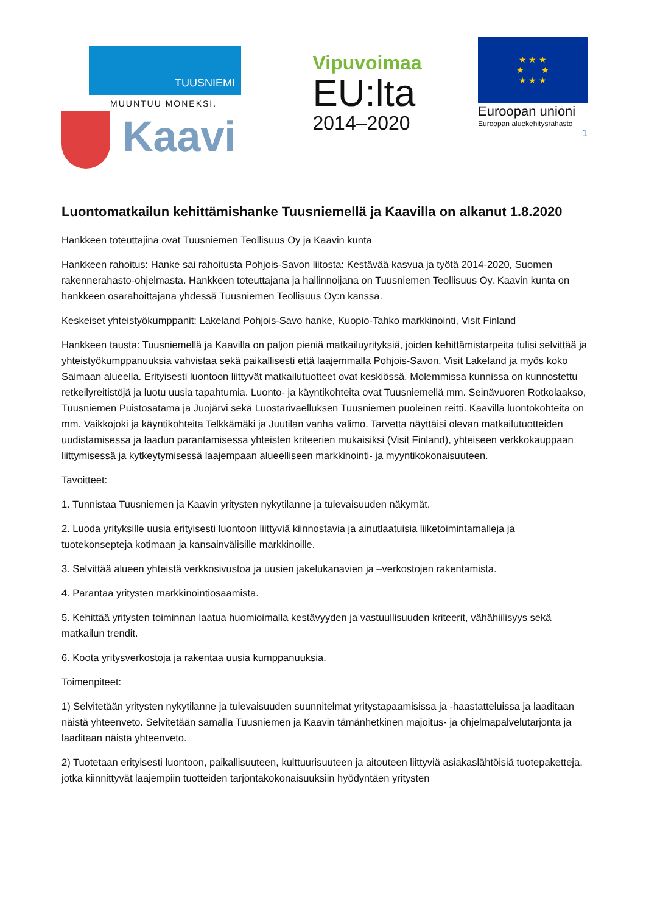TUUSNIEMI
MUUNTUU MONEKSI.
Kaavi
Vipuvoimaa
EU:lta
2014–2020
★ ★ ★
★ ★
★ ★ ★
Euroopan unioni
Euroopan aluekehitysrahasto
1
Luontomatkailun kehittämishanke Tuusniemellä ja Kaavilla on alkanut 1.8.2020
Hankkeen toteuttajina ovat Tuusniemen Teollisuus Oy ja Kaavin kunta
Hankkeen rahoitus: Hanke sai rahoitusta Pohjois-Savon liitosta: Kestävää kasvua ja työtä 2014-2020, Suomen rakennerahasto-ohjelmasta. Hankkeen toteuttajana ja hallinnoijana on Tuusniemen Teollisuus Oy. Kaavin kunta on hankkeen osarahoittajana yhdessä Tuusniemen Teollisuus Oy:n kanssa.
Keskeiset yhteistyökumppanit: Lakeland Pohjois-Savo hanke, Kuopio-Tahko markkinointi, Visit Finland
Hankkeen tausta: Tuusniemellä ja Kaavilla on paljon pieniä matkailuyrityksiä, joiden kehittämistarpeita tulisi selvittää ja yhteistyökumppanuuksia vahvistaa sekä paikallisesti että laajemmalla Pohjois-Savon, Visit Lakeland ja myös koko Saimaan alueella. Erityisesti luontoon liittyvät matkailutuotteet ovat keskiössä. Molemmissa kunnissa on kunnostettu retkeilyreitistöjä ja luotu uusia tapahtumia. Luonto- ja käyntikohteita ovat Tuusniemellä mm. Seinävuoren Rotkolaakso, Tuusniemen Puistosatama ja Juojärvi sekä Luostarivaelluksen Tuusniemen puoleinen reitti. Kaavilla luontokohteita on mm. Vaikkojoki ja käyntikohteita Telkkämäki ja Juutilan vanha valimo. Tarvetta näyttäisi olevan matkailutuotteiden uudistamisessa ja laadun parantamisessa yhteisten kriteerien mukaisiksi (Visit Finland), yhteiseen verkkokauppaan liittymisessä ja kytkeytymisessä laajempaan alueelliseen markkinointi- ja myyntikokonaisuuteen.
Tavoitteet:
1. Tunnistaa Tuusniemen ja Kaavin yritysten nykytilanne ja tulevaisuuden näkymät.
2. Luoda yrityksille uusia erityisesti luontoon liittyviä kiinnostavia ja ainutlaatuisia liiketoimintamalleja ja tuotekonsepteja kotimaan ja kansainvälisille markkinoille.
3. Selvittää alueen yhteistä verkkosivustoa ja uusien jakelukanavien ja –verkostojen rakentamista.
4. Parantaa yritysten markkinointiosaamista.
5. Kehittää yritysten toiminnan laatua huomioimalla kestävyyden ja vastuullisuuden kriteerit, vähähiilisyys sekä matkailun trendit.
6. Koota yritysverkostoja ja rakentaa uusia kumppanuuksia.
Toimenpiteet:
1) Selvitetään yritysten nykytilanne ja tulevaisuuden suunnitelmat yritystapaamisissa ja -haastatteluissa ja laaditaan näistä yhteenveto. Selvitetään samalla Tuusniemen ja Kaavin tämänhetkinen majoitus- ja ohjelmapalvelutarjonta ja laaditaan näistä yhteenveto.
2) Tuotetaan erityisesti luontoon, paikallisuuteen, kulttuurisuuteen ja aitouteen liittyviä asiakaslähtöisiä tuotepaketteja, jotka kiinnittyvät laajempiin tuotteiden tarjontakokonaisuuksiin hyödyntäen yritysten